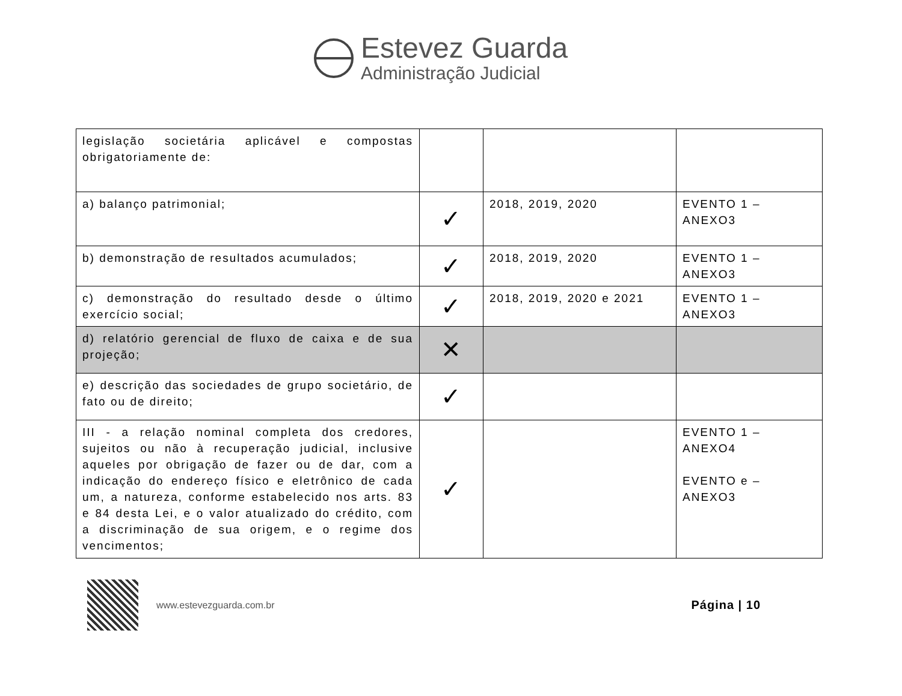Estevez Guarda
Administração Judicial
| legislação societária aplicável e compostas obrigatoriamente de: | | | |
| a) balanço patrimonial; | ✓ | 2018, 2019, 2020 | EVENTO 1 – ANEXO3 |
| b) demonstração de resultados acumulados; | ✓ | 2018, 2019, 2020 | EVENTO 1 – ANEXO3 |
| c) demonstração do resultado desde o último exercício social; | ✓ | 2018, 2019, 2020 e 2021 | EVENTO 1 – ANEXO3 |
| d) relatório gerencial de fluxo de caixa e de sua projeção; | ✕ | | |
| e) descrição das sociedades de grupo societário, de fato ou de direito; | ✓ | | |
| III - a relação nominal completa dos credores, sujeitos ou não à recuperação judicial, inclusive aqueles por obrigação de fazer ou de dar, com a indicação do endereço físico e eletrônico de cada um, a natureza, conforme estabelecido nos arts. 83 e 84 desta Lei, e o valor atualizado do crédito, com a discriminação de sua origem, e o regime dos vencimentos; | ✓ | | EVENTO 1 – ANEXO4 EVENTO e – ANEXO3 |
www.estevezguarda.com.br
Página | 10